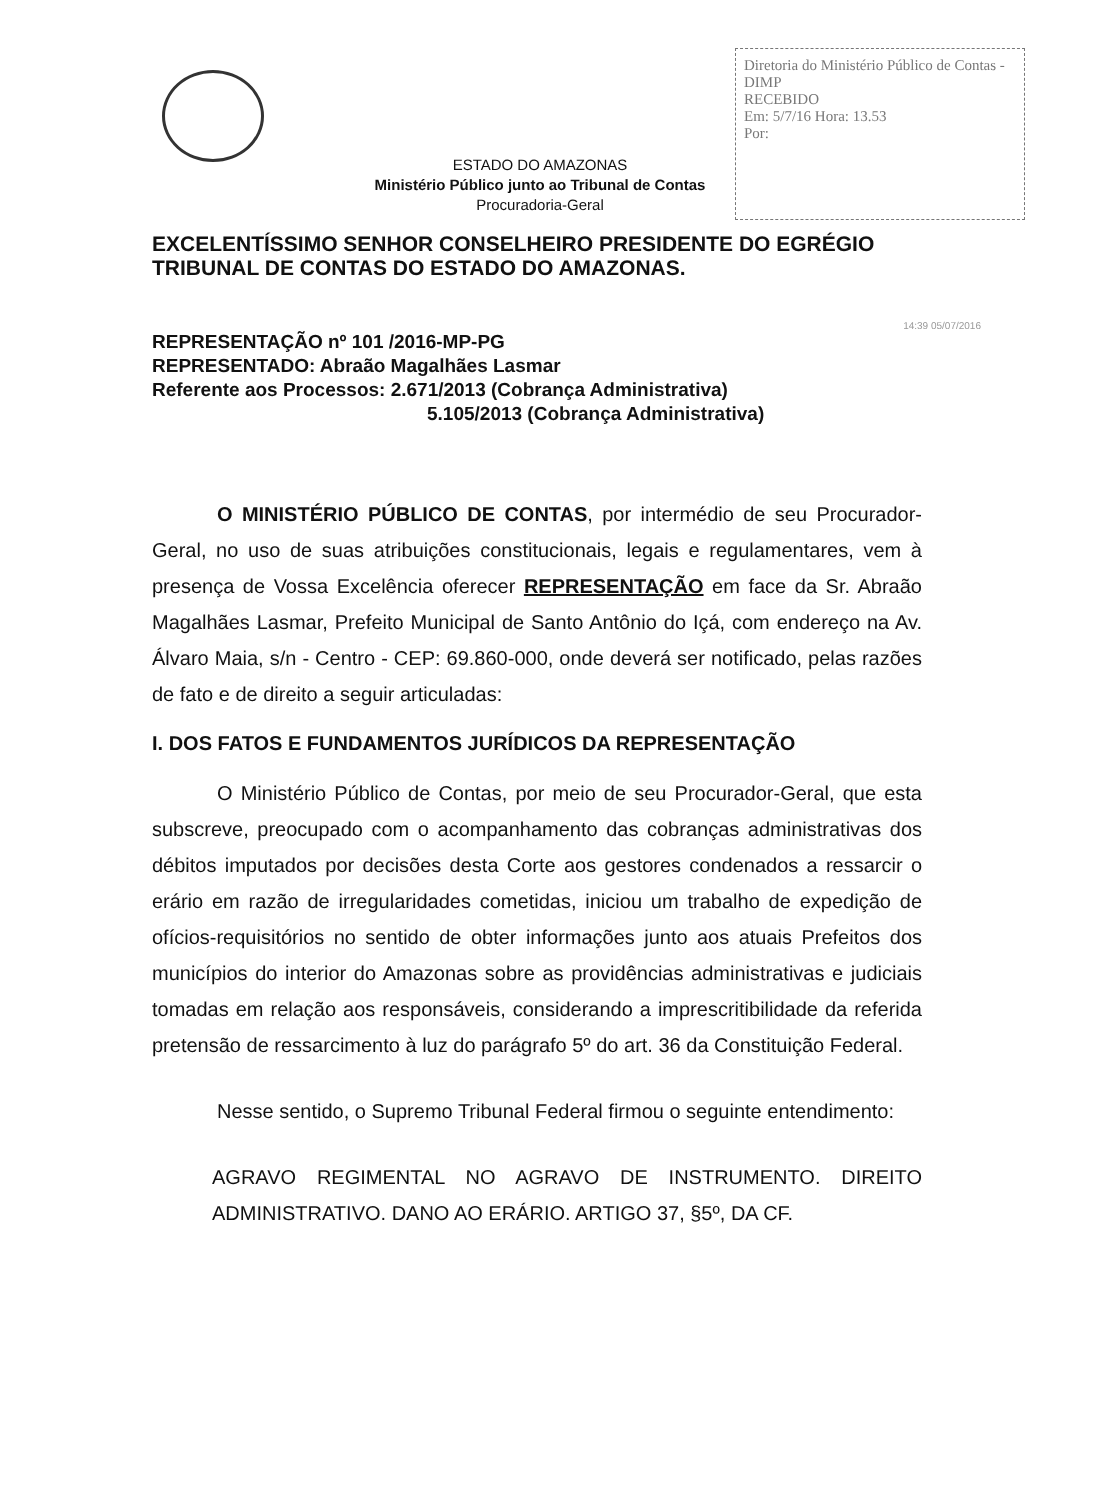Diretoria do Ministério Público de Contas - DIMP
RECEBIDO
Em: 5/7/16 Hora: 13.53
Por:
ESTADO DO AMAZONAS
Ministério Público junto ao Tribunal de Contas
Procuradoria-Geral
EXCELENTÍSSIMO SENHOR CONSELHEIRO PRESIDENTE DO EGRÉGIO TRIBUNAL DE CONTAS DO ESTADO DO AMAZONAS.
REPRESENTAÇÃO nº 101 /2016-MP-PG
REPRESENTADO: Abraão Magalhães Lasmar
Referente aos Processos: 2.671/2013 (Cobrança Administrativa)
5.105/2013 (Cobrança Administrativa)
O MINISTÉRIO PÚBLICO DE CONTAS, por intermédio de seu Procurador-Geral, no uso de suas atribuições constitucionais, legais e regulamentares, vem à presença de Vossa Excelência oferecer REPRESENTAÇÃO em face da Sr. Abraão Magalhães Lasmar, Prefeito Municipal de Santo Antônio do Içá, com endereço na Av. Álvaro Maia, s/n - Centro - CEP: 69.860-000, onde deverá ser notificado, pelas razões de fato e de direito a seguir articuladas:
I. DOS FATOS E FUNDAMENTOS JURÍDICOS DA REPRESENTAÇÃO
O Ministério Público de Contas, por meio de seu Procurador-Geral, que esta subscreve, preocupado com o acompanhamento das cobranças administrativas dos débitos imputados por decisões desta Corte aos gestores condenados a ressarcir o erário em razão de irregularidades cometidas, iniciou um trabalho de expedição de ofícios-requisitórios no sentido de obter informações junto aos atuais Prefeitos dos municípios do interior do Amazonas sobre as providências administrativas e judiciais tomadas em relação aos responsáveis, considerando a imprescritibilidade da referida pretensão de ressarcimento à luz do parágrafo 5º do art. 36 da Constituição Federal.
Nesse sentido, o Supremo Tribunal Federal firmou o seguinte entendimento:
AGRAVO REGIMENTAL NO AGRAVO DE INSTRUMENTO. DIREITO ADMINISTRATIVO. DANO AO ERÁRIO. ARTIGO 37, §5º, DA CF.
14:39 05/07/2016